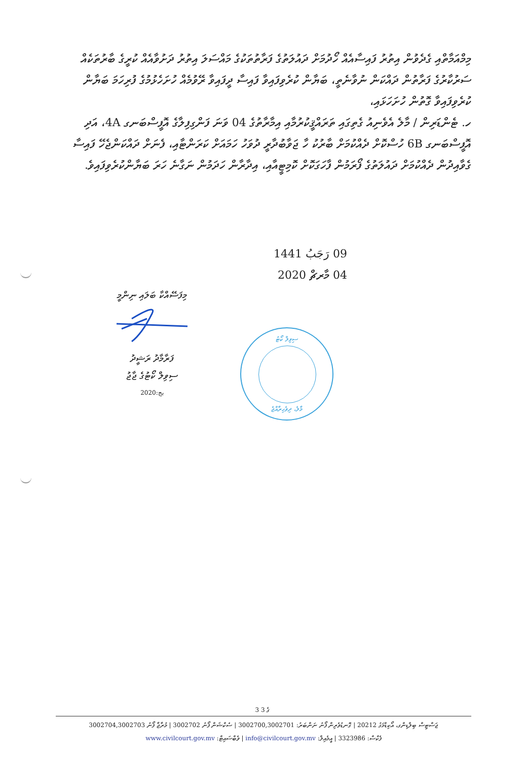މިމްއަމާތްއި ގެދެވުން އިތުރު ފައިސާއެއް ހޯދުމަށް ދައުލަތުގެ ފަރާތުތަކުގެ މައްސަލަ އިތުރު ދަށުވާއެއް ކުރީގެ ބާރުތަކެއް ސަރުކާރުގެ ފަރާތުން ދައްކަން ނުވާނެތީ، ބަޔާން ކުރެވިފައިވާ ފައިސާ ދީފައިވާ ރޭވުމެއް ހުށަހެޅުމުގެ ފުރިހަމަ ބަޔާން ކުރެވިފައިވާ ގޮތުން ހުށަހަޅައި،
ހ. ޓެންޑަރިން / މާލެ އެވެނިއު ގެތިގައި ތަރައްޤީކުރުމާއި އިމާރާތުގެ 04 ވަނަ ފަންގިފިލާގެ އޮފީސްބަނގ 4A، އަދި އޮފީސްބަނގ 6B ހުސްކޮށް ދެއްކުމަށް ބާރުކު ހާ ޖަވާބުދާރީ ދުވަހު ހަމައަށް ކަރަންޓާއި، ފެނަށް ދައްކަންޖެހޭ ފައިސާ ގެވާއިދުން ދެއްކުމަށް ދައުލަތުގެ ފޯރަމުން ފާހަގަކޮށް ކޮމިޓީއާއި، އިދާރާން ހަދަމުން ނަގާނެ ހަރަ ބަޔާންކުރެވިފައިވެ.
09 رَجَبُ 1441
04 މާރޗް 2020
މިފަސޭއްކާ ބަލައި ނިންމީ
ފަރާމާދު ރަޝީދު
ސިވިލް ކޯޓުގެ ޖާޖު
2020:بج
ސިވިލް ކޯޓު
މާލެ، ދިވެހިރާއްޖެ
3 ގެ 3
ޖަސްޓިސް ބިލްޑިންގ، އޯކިޑްމަގު 20212 | ގޮނޑުވެރިން ފޯނު ނަންބަރު: 3002700,3002701 | ސެކްޝަން ފޯނު 3002702 | މުރާޖާ ފޯނު 3002704,3002703
ފެކްސް: 3323986 | އީމެއިލް: info@civilcourt.gov.mv | ވެބްސައިޓް: www.civilcourt.gov.mv